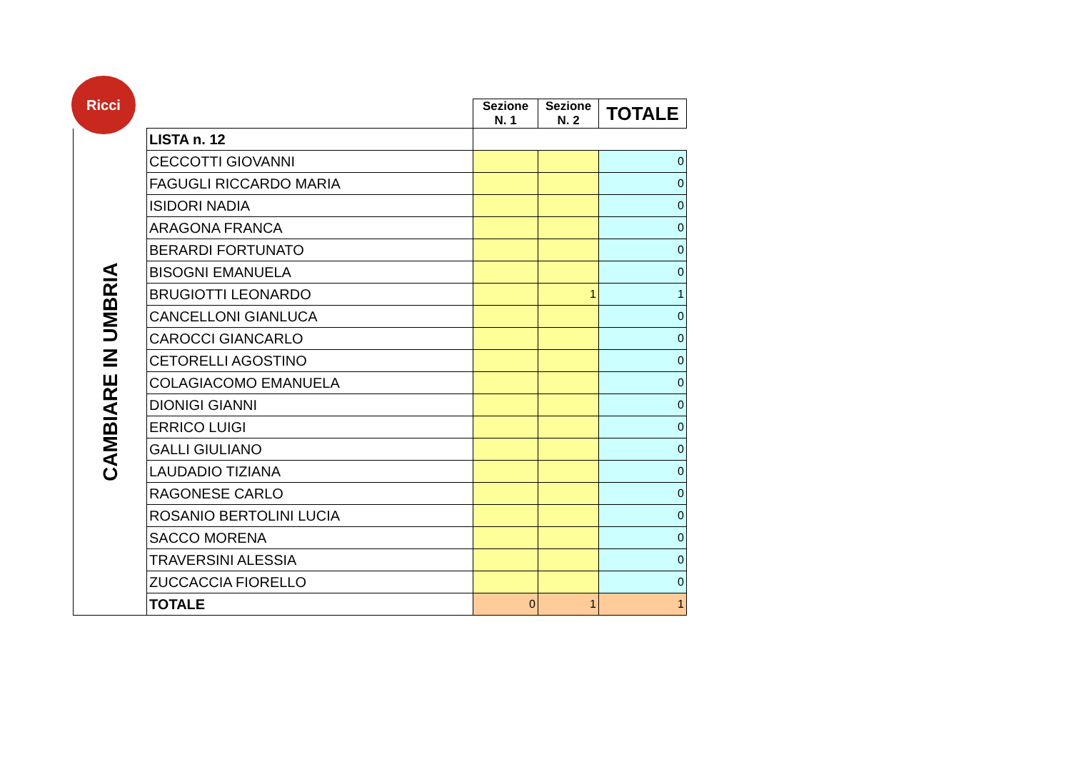Ricci
| | | Sezione N. 1 | Sezione N. 2 | TOTALE |
| CAMBIARE IN UMBRIA | LISTA n. 12 | | | |
| | CECCOTTI GIOVANNI | | | 0 |
| | FAGUGLI RICCARDO MARIA | | | 0 |
| | ISIDORI NADIA | | | 0 |
| | ARAGONA FRANCA | | | 0 |
| | BERARDI FORTUNATO | | | 0 |
| | BISOGNI EMANUELA | | | 0 |
| | BRUGIOTTI LEONARDO | | 1 | 1 |
| | CANCELLONI GIANLUCA | | | 0 |
| | CAROCCI GIANCARLO | | | 0 |
| | CETORELLI AGOSTINO | | | 0 |
| | COLAGIACOMO EMANUELA | | | 0 |
| | DIONIGI GIANNI | | | 0 |
| | ERRICO LUIGI | | | 0 |
| | GALLI GIULIANO | | | 0 |
| | LAUDADIO TIZIANA | | | 0 |
| | RAGONESE CARLO | | | 0 |
| | ROSANIO BERTOLINI LUCIA | | | 0 |
| | SACCO MORENA | | | 0 |
| | TRAVERSINI ALESSIA | | | 0 |
| | ZUCCACCIA FIORELLO | | | 0 |
| | TOTALE | 0 | 1 | 1 |